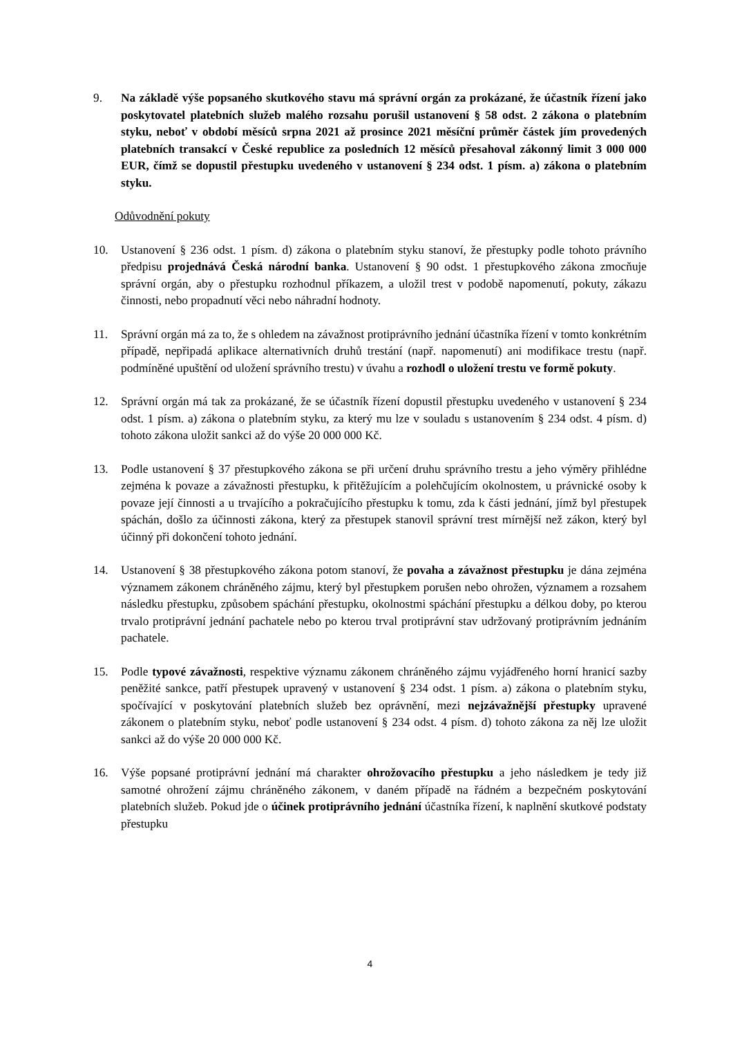9. Na základě výše popsaného skutkového stavu má správní orgán za prokázané, že účastník řízení jako poskytovatel platebních služeb malého rozsahu porušil ustanovení § 58 odst. 2 zákona o platebním styku, neboť v období měsíců srpna 2021 až prosince 2021 měsíční průměr částek jím provedených platebních transakcí v České republice za posledních 12 měsíců přesahoval zákonný limit 3 000 000 EUR, čímž se dopustil přestupku uvedeného v ustanovení § 234 odst. 1 písm. a) zákona o platebním styku.
Odůvodnění pokuty
10. Ustanovení § 236 odst. 1 písm. d) zákona o platebním styku stanoví, že přestupky podle tohoto právního předpisu projednává Česká národní banka. Ustanovení § 90 odst. 1 přestupkového zákona zmocňuje správní orgán, aby o přestupku rozhodnul příkazem, a uložil trest v podobě napomenutí, pokuty, zákazu činnosti, nebo propadnutí věci nebo náhradní hodnoty.
11. Správní orgán má za to, že s ohledem na závažnost protiprávního jednání účastníka řízení v tomto konkrétním případě, nepřipadá aplikace alternativních druhů trestání (např. napomenutí) ani modifikace trestu (např. podmíněné upuštění od uložení správního trestu) v úvahu a rozhodl o uložení trestu ve formě pokuty.
12. Správní orgán má tak za prokázané, že se účastník řízení dopustil přestupku uvedeného v ustanovení § 234 odst. 1 písm. a) zákona o platebním styku, za který mu lze v souladu s ustanovením § 234 odst. 4 písm. d) tohoto zákona uložit sankci až do výše 20 000 000 Kč.
13. Podle ustanovení § 37 přestupkového zákona se při určení druhu správního trestu a jeho výměry přihlédne zejména k povaze a závažnosti přestupku, k přitěžujícím a polehčujícím okolnostem, u právnické osoby k povaze její činnosti a u trvajícího a pokračujícího přestupku k tomu, zda k části jednání, jímž byl přestupek spáchán, došlo za účinnosti zákona, který za přestupek stanovil správní trest mírnější než zákon, který byl účinný při dokončení tohoto jednání.
14. Ustanovení § 38 přestupkového zákona potom stanoví, že povaha a závažnost přestupku je dána zejména významem zákonem chráněného zájmu, který byl přestupkem porušen nebo ohrožen, významem a rozsahem následku přestupku, způsobem spáchání přestupku, okolnostmi spáchání přestupku a délkou doby, po kterou trvalo protiprávní jednání pachatele nebo po kterou trval protiprávní stav udržovaný protiprávním jednáním pachatele.
15. Podle typové závažnosti, respektive významu zákonem chráněného zájmu vyjádřeného horní hranicí sazby peněžité sankce, patří přestupek upravený v ustanovení § 234 odst. 1 písm. a) zákona o platebním styku, spočívající v poskytování platebních služeb bez oprávnění, mezi nejzávažnější přestupky upravené zákonem o platebním styku, neboť podle ustanovení § 234 odst. 4 písm. d) tohoto zákona za něj lze uložit sankci až do výše 20 000 000 Kč.
16. Výše popsané protiprávní jednání má charakter ohrožovacího přestupku a jeho následkem je tedy již samotné ohrožení zájmu chráněného zákonem, v daném případě na řádném a bezpečném poskytování platebních služeb. Pokud jde o účinek protiprávního jednání účastníka řízení, k naplnění skutkové podstaty přestupku
4